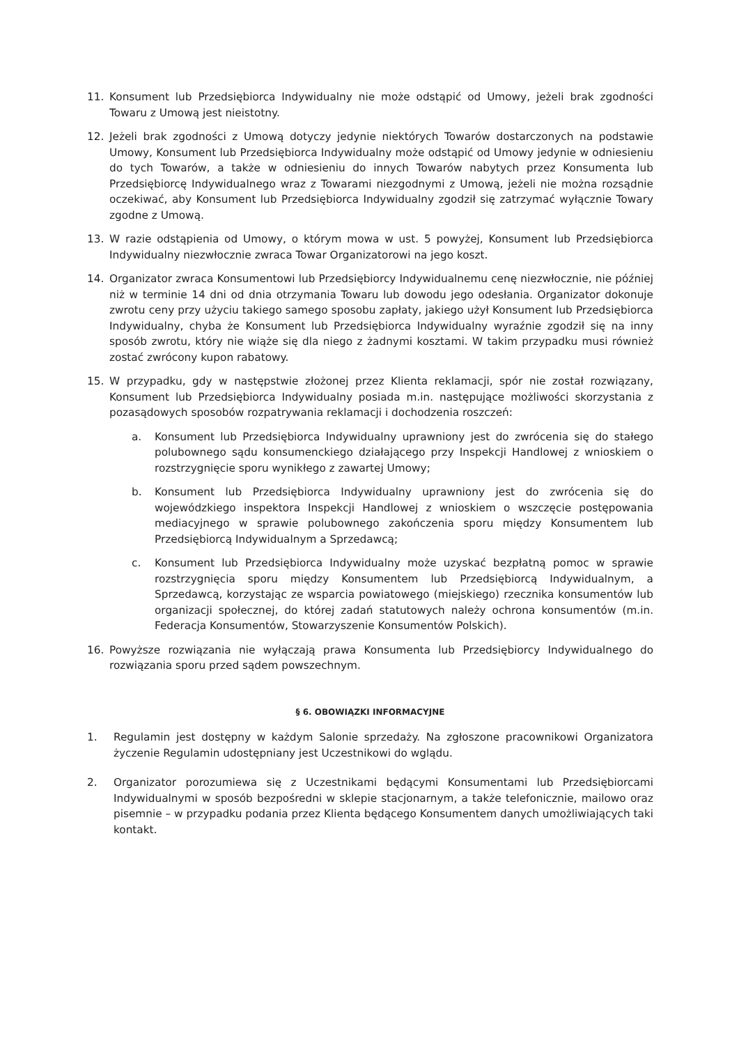11. Konsument lub Przedsiębiorca Indywidualny nie może odstąpić od Umowy, jeżeli brak zgodności Towaru z Umową jest nieistotny.
12. Jeżeli brak zgodności z Umową dotyczy jedynie niektórych Towarów dostarczonych na podstawie Umowy, Konsument lub Przedsiębiorca Indywidualny może odstąpić od Umowy jedynie w odniesieniu do tych Towarów, a także w odniesieniu do innych Towarów nabytych przez Konsumenta lub Przedsiębiorcę Indywidualnego wraz z Towarami niezgodnymi z Umową, jeżeli nie można rozsądnie oczekiwać, aby Konsument lub Przedsiębiorca Indywidualny zgodził się zatrzymać wyłącznie Towary zgodne z Umową.
13. W razie odstąpienia od Umowy, o którym mowa w ust. 5 powyżej, Konsument lub Przedsiębiorca Indywidualny niezwłocznie zwraca Towar Organizatorowi na jego koszt.
14. Organizator zwraca Konsumentowi lub Przedsiębiorcy Indywidualnemu cenę niezwłocznie, nie później niż w terminie 14 dni od dnia otrzymania Towaru lub dowodu jego odesłania. Organizator dokonuje zwrotu ceny przy użyciu takiego samego sposobu zapłaty, jakiego użył Konsument lub Przedsiębiorca Indywidualny, chyba że Konsument lub Przedsiębiorca Indywidualny wyraźnie zgodził się na inny sposób zwrotu, który nie wiąże się dla niego z żadnymi kosztami. W takim przypadku musi również zostać zwrócony kupon rabatowy.
15. W przypadku, gdy w następstwie złożonej przez Klienta reklamacji, spór nie został rozwiązany, Konsument lub Przedsiębiorca Indywidualny posiada m.in. następujące możliwości skorzystania z pozasądowych sposobów rozpatrywania reklamacji i dochodzenia roszczeń:
a. Konsument lub Przedsiębiorca Indywidualny uprawniony jest do zwrócenia się do stałego polubownego sądu konsumenckiego działającego przy Inspekcji Handlowej z wnioskiem o rozstrzygnięcie sporu wynikłego z zawartej Umowy;
b. Konsument lub Przedsiębiorca Indywidualny uprawniony jest do zwrócenia się do wojewódzkiego inspektora Inspekcji Handlowej z wnioskiem o wszczęcie postępowania mediacyjnego w sprawie polubownego zakończenia sporu między Konsumentem lub Przedsiębiorcą Indywidualnym a Sprzedawcą;
c. Konsument lub Przedsiębiorca Indywidualny może uzyskać bezpłatną pomoc w sprawie rozstrzygnięcia sporu między Konsumentem lub Przedsiębiorcą Indywidualnym, a Sprzedawcą, korzystając ze wsparcia powiatowego (miejskiego) rzecznika konsumentów lub organizacji społecznej, do której zadań statutowych należy ochrona konsumentów (m.in. Federacja Konsumentów, Stowarzyszenie Konsumentów Polskich).
16. Powyższe rozwiązania nie wyłączają prawa Konsumenta lub Przedsiębiorcy Indywidualnego do rozwiązania sporu przed sądem powszechnym.
§ 6. OBOWIĄZKI INFORMACYJNE
1. Regulamin jest dostępny w każdym Salonie sprzedaży. Na zgłoszone pracownikowi Organizatora życzenie Regulamin udostępniany jest Uczestnikowi do wglądu.
2. Organizator porozumiewa się z Uczestnikami będącymi Konsumentami lub Przedsiębiorcami Indywidualnymi w sposób bezpośredni w sklepie stacjonarnym, a także telefonicznie, mailowo oraz pisemnie – w przypadku podania przez Klienta będącego Konsumentem danych umożliwiających taki kontakt.